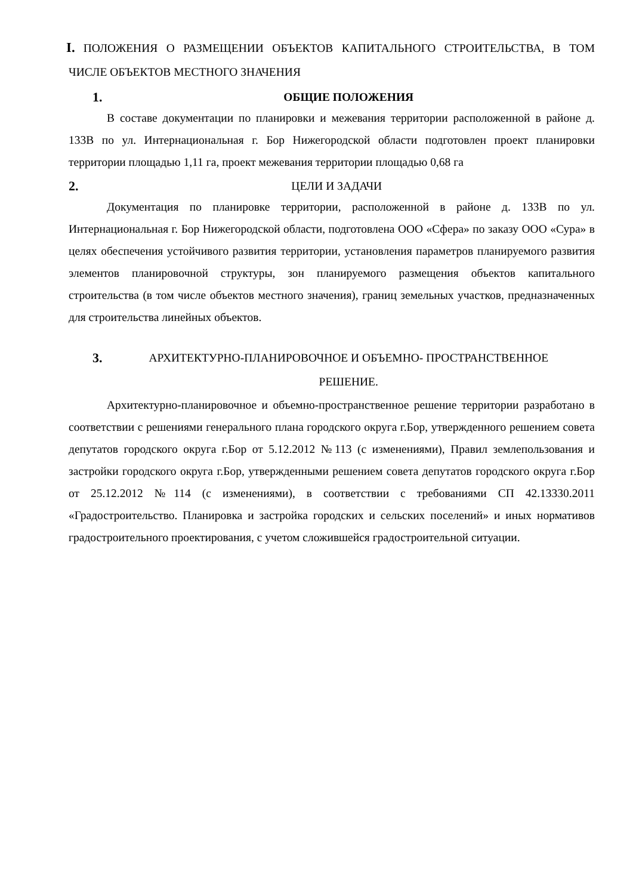I. ПОЛОЖЕНИЯ О РАЗМЕЩЕНИИ ОБЪЕКТОВ КАПИТАЛЬНОГО СТРОИТЕЛЬСТВА, В ТОМ ЧИСЛЕ ОБЪЕКТОВ МЕСТНОГО ЗНАЧЕНИЯ
1. ОБЩИЕ ПОЛОЖЕНИЯ
В составе документации по планировки и межевания территории расположенной в районе д. 133В по ул. Интернациональная г. Бор Нижегородской области подготовлен проект планировки территории площадью 1,11 га, проект межевания территории площадью 0,68 га
2. ЦЕЛИ И ЗАДАЧИ
Документация по планировке территории, расположенной в районе д. 133В по ул. Интернациональная г. Бор Нижегородской области, подготовлена ООО «Сфера» по заказу ООО «Сура» в целях обеспечения устойчивого развития территории, установления параметров планируемого развития элементов планировочной структуры, зон планируемого размещения объектов капитального строительства (в том числе объектов местного значения), границ земельных участков, предназначенных для строительства линейных объектов.
3. АРХИТЕКТУРНО-ПЛАНИРОВОЧНОЕ И ОБЪЕМНО- ПРОСТРАНСТВЕННОЕ
РЕШЕНИЕ.
Архитектурно-планировочное и объемно-пространственное решение территории разработано в соответствии с решениями генерального плана городского округа г.Бор, утвержденного решением совета депутатов городского округа г.Бор от 5.12.2012 №113 (с изменениями), Правил землепользования и застройки городского округа г.Бор, утвержденными решением совета депутатов городского округа г.Бор от 25.12.2012 №114 (с изменениями), в соответствии с требованиями СП 42.13330.2011 «Градостроительство. Планировка и застройка городских и сельских поселений» и иных нормативов градостроительного проектирования, с учетом сложившейся градостроительной ситуации.